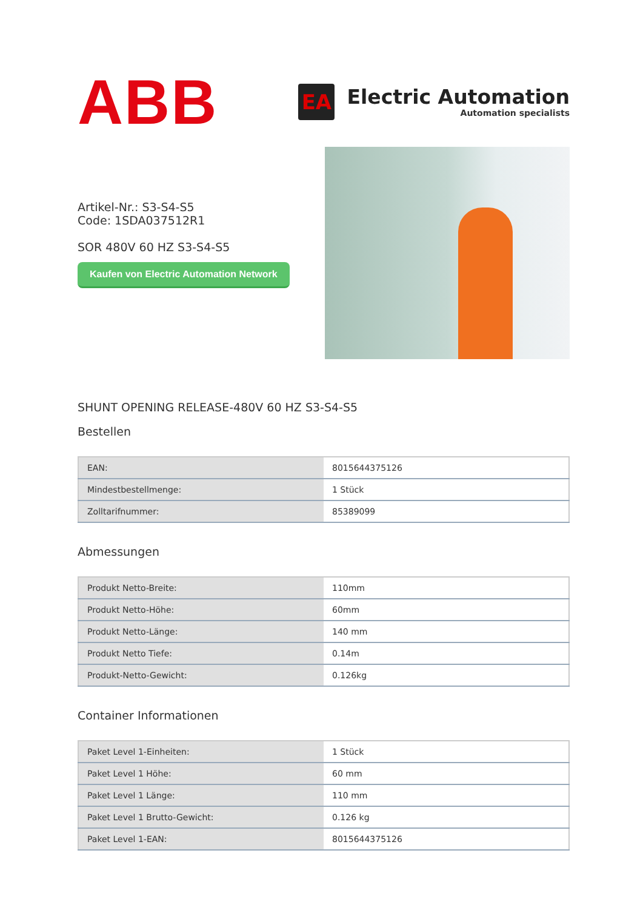ABB
EA
Electric Automation
Automation specialists
Artikel-Nr.: S3-S4-S5
Code: 1SDA037512R1
SOR 480V 60 HZ S3-S4-S5
Kaufen von Electric Automation Network
SHUNT OPENING RELEASE-480V 60 HZ S3-S4-S5
Bestellen
| EAN: | 8015644375126 |
| Mindestbestellmenge: | 1 Stück |
| Zolltarifnummer: | 85389099 |
Abmessungen
| Produkt Netto-Breite: | 110mm |
| Produkt Netto-Höhe: | 60mm |
| Produkt Netto-Länge: | 140 mm |
| Produkt Netto Tiefe: | 0.14m |
| Produkt-Netto-Gewicht: | 0.126kg |
Container Informationen
| Paket Level 1-Einheiten: | 1 Stück |
| Paket Level 1 Höhe: | 60 mm |
| Paket Level 1 Länge: | 110 mm |
| Paket Level 1 Brutto-Gewicht: | 0.126 kg |
| Paket Level 1-EAN: | 8015644375126 |